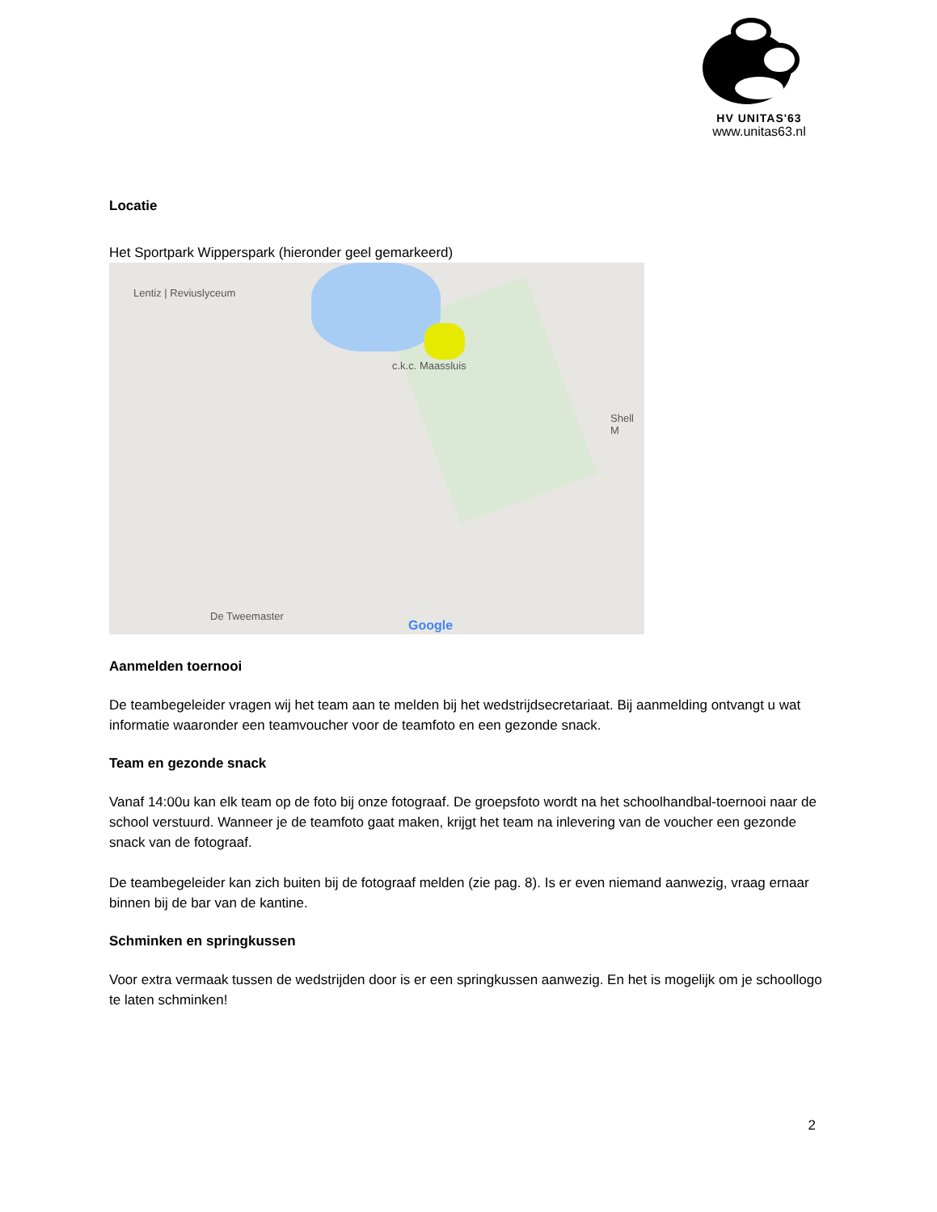HV UNITAS'63
www.unitas63.nl
Locatie
Het Sportpark Wipperspark (hieronder geel gemarkeerd)
Lentiz | Reviuslyceum
c.k.c. Maassluis
Shell M
De Tweemaster
Google
Aanmelden toernooi
De teambegeleider vragen wij het team aan te melden bij het wedstrijdsecretariaat. Bij aanmelding ontvangt u wat informatie waaronder een teamvoucher voor de teamfoto en een gezonde snack.
Team en gezonde snack
Vanaf 14:00u kan elk team op de foto bij onze fotograaf. De groepsfoto wordt na het schoolhandbal-toernooi naar de school verstuurd. Wanneer je de teamfoto gaat maken, krijgt het team na inlevering van de voucher een gezonde snack van de fotograaf.
De teambegeleider kan zich buiten bij de fotograaf melden (zie pag. 8). Is er even niemand aanwezig, vraag ernaar binnen bij de bar van de kantine.
Schminken en springkussen
Voor extra vermaak tussen de wedstrijden door is er een springkussen aanwezig. En het is mogelijk om je schoollogo te laten schminken!
2